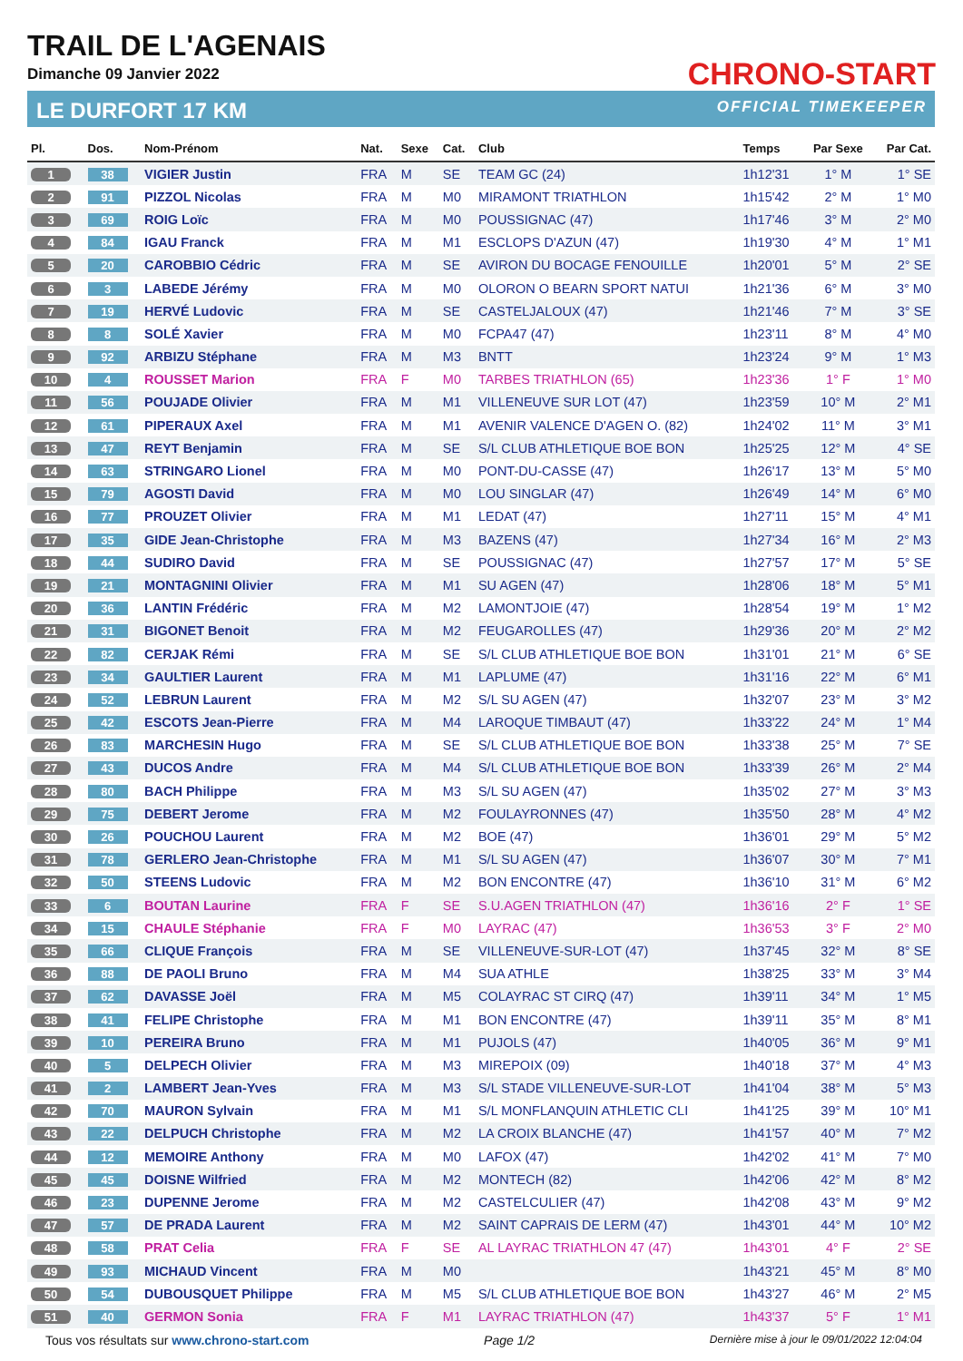TRAIL DE L'AGENAIS
Dimanche 09 Janvier 2022
LE DURFORT 17 KM
CHRONO-START
OFFICIAL TIMEKEEPER
| Pl. | Dos. | Nom-Prénom | Nat. | Sexe | Cat. | Club | Temps | Par Sexe | Par Cat. |
| --- | --- | --- | --- | --- | --- | --- | --- | --- | --- |
| 1 | 38 | VIGIER Justin | FRA | M | SE | TEAM GC (24) | 1h12'31 | 1° M | 1° SE |
| 2 | 91 | PIZZOL Nicolas | FRA | M | M0 | MIRAMONT TRIATHLON | 1h15'42 | 2° M | 1° M0 |
| 3 | 69 | ROIG Loïc | FRA | M | M0 | POUSSIGNAC (47) | 1h17'46 | 3° M | 2° M0 |
| 4 | 84 | IGAU Franck | FRA | M | M1 | ESCLOPS D'AZUN (47) | 1h19'30 | 4° M | 1° M1 |
| 5 | 20 | CAROBBIO Cédric | FRA | M | SE | AVIRON DU BOCAGE FENOUILLE | 1h20'01 | 5° M | 2° SE |
| 6 | 3 | LABEDE Jérémy | FRA | M | M0 | OLORON O BEARN SPORT NATUI | 1h21'36 | 6° M | 3° M0 |
| 7 | 19 | HERVÉ Ludovic | FRA | M | SE | CASTELJALOUX (47) | 1h21'46 | 7° M | 3° SE |
| 8 | 8 | SOLÉ Xavier | FRA | M | M0 | FCPA47 (47) | 1h23'11 | 8° M | 4° M0 |
| 9 | 92 | ARBIZU Stéphane | FRA | M | M3 | BNTT | 1h23'24 | 9° M | 1° M3 |
| 10 | 4 | ROUSSET Marion | FRA | F | M0 | TARBES TRIATHLON (65) | 1h23'36 | 1° F | 1° M0 |
| 11 | 56 | POUJADE Olivier | FRA | M | M1 | VILLENEUVE SUR LOT (47) | 1h23'59 | 10° M | 2° M1 |
| 12 | 61 | PIPERAUX Axel | FRA | M | M1 | AVENIR VALENCE D'AGEN O. (82) | 1h24'02 | 11° M | 3° M1 |
| 13 | 47 | REYT Benjamin | FRA | M | SE | S/L CLUB ATHLETIQUE BOE BON | 1h25'25 | 12° M | 4° SE |
| 14 | 63 | STRINGARO Lionel | FRA | M | M0 | PONT-DU-CASSE (47) | 1h26'17 | 13° M | 5° M0 |
| 15 | 79 | AGOSTI David | FRA | M | M0 | LOU SINGLAR (47) | 1h26'49 | 14° M | 6° M0 |
| 16 | 77 | PROUZET Olivier | FRA | M | M1 | LEDAT (47) | 1h27'11 | 15° M | 4° M1 |
| 17 | 35 | GIDE Jean-Christophe | FRA | M | M3 | BAZENS (47) | 1h27'34 | 16° M | 2° M3 |
| 18 | 44 | SUDIRO David | FRA | M | SE | POUSSIGNAC (47) | 1h27'57 | 17° M | 5° SE |
| 19 | 21 | MONTAGNINI Olivier | FRA | M | M1 | SU AGEN (47) | 1h28'06 | 18° M | 5° M1 |
| 20 | 36 | LANTIN Frédéric | FRA | M | M2 | LAMONTJOIE (47) | 1h28'54 | 19° M | 1° M2 |
| 21 | 31 | BIGONET Benoit | FRA | M | M2 | FEUGAROLLES (47) | 1h29'36 | 20° M | 2° M2 |
| 22 | 82 | CERJAK Rémi | FRA | M | SE | S/L CLUB ATHLETIQUE BOE BON | 1h31'01 | 21° M | 6° SE |
| 23 | 34 | GAULTIER Laurent | FRA | M | M1 | LAPLUME (47) | 1h31'16 | 22° M | 6° M1 |
| 24 | 52 | LEBRUN Laurent | FRA | M | M2 | S/L SU AGEN (47) | 1h32'07 | 23° M | 3° M2 |
| 25 | 42 | ESCOTS Jean-Pierre | FRA | M | M4 | LAROQUE TIMBAUT (47) | 1h33'22 | 24° M | 1° M4 |
| 26 | 83 | MARCHESIN Hugo | FRA | M | SE | S/L CLUB ATHLETIQUE BOE BON | 1h33'38 | 25° M | 7° SE |
| 27 | 43 | DUCOS Andre | FRA | M | M4 | S/L CLUB ATHLETIQUE BOE BON | 1h33'39 | 26° M | 2° M4 |
| 28 | 80 | BACH Philippe | FRA | M | M3 | S/L SU AGEN (47) | 1h35'02 | 27° M | 3° M3 |
| 29 | 75 | DEBERT Jerome | FRA | M | M2 | FOULAYRONNES (47) | 1h35'50 | 28° M | 4° M2 |
| 30 | 26 | POUCHOU Laurent | FRA | M | M2 | BOE (47) | 1h36'01 | 29° M | 5° M2 |
| 31 | 78 | GERLERO Jean-Christophe | FRA | M | M1 | S/L SU AGEN (47) | 1h36'07 | 30° M | 7° M1 |
| 32 | 50 | STEENS Ludovic | FRA | M | M2 | BON ENCONTRE (47) | 1h36'10 | 31° M | 6° M2 |
| 33 | 6 | BOUTAN Laurine | FRA | F | SE | S.U.AGEN TRIATHLON (47) | 1h36'16 | 2° F | 1° SE |
| 34 | 15 | CHAULE Stéphanie | FRA | F | M0 | LAYRAC (47) | 1h36'53 | 3° F | 2° M0 |
| 35 | 66 | CLIQUE François | FRA | M | SE | VILLENEUVE-SUR-LOT (47) | 1h37'45 | 32° M | 8° SE |
| 36 | 88 | DE PAOLI Bruno | FRA | M | M4 | SUA ATHLE | 1h38'25 | 33° M | 3° M4 |
| 37 | 62 | DAVASSE Joël | FRA | M | M5 | COLAYRAC ST CIRQ (47) | 1h39'11 | 34° M | 1° M5 |
| 38 | 41 | FELIPE Christophe | FRA | M | M1 | BON ENCONTRE (47) | 1h39'11 | 35° M | 8° M1 |
| 39 | 10 | PEREIRA Bruno | FRA | M | M1 | PUJOLS (47) | 1h40'05 | 36° M | 9° M1 |
| 40 | 5 | DELPECH Olivier | FRA | M | M3 | MIREPOIX (09) | 1h40'18 | 37° M | 4° M3 |
| 41 | 2 | LAMBERT Jean-Yves | FRA | M | M3 | S/L STADE VILLENEUVE-SUR-LOT | 1h41'04 | 38° M | 5° M3 |
| 42 | 70 | MAURON Sylvain | FRA | M | M1 | S/L MONFLANQUIN ATHLETIC CLI | 1h41'25 | 39° M | 10° M1 |
| 43 | 22 | DELPUCH Christophe | FRA | M | M2 | LA CROIX BLANCHE (47) | 1h41'57 | 40° M | 7° M2 |
| 44 | 12 | MEMOIRE Anthony | FRA | M | M0 | LAFOX (47) | 1h42'02 | 41° M | 7° M0 |
| 45 | 45 | DOISNE Wilfried | FRA | M | M2 | MONTECH (82) | 1h42'06 | 42° M | 8° M2 |
| 46 | 23 | DUPENNE Jerome | FRA | M | M2 | CASTELCULIER (47) | 1h42'08 | 43° M | 9° M2 |
| 47 | 57 | DE PRADA Laurent | FRA | M | M2 | SAINT CAPRAIS DE LERM (47) | 1h43'01 | 44° M | 10° M2 |
| 48 | 58 | PRAT Celia | FRA | F | SE | AL LAYRAC TRIATHLON 47 (47) | 1h43'01 | 4° F | 2° SE |
| 49 | 93 | MICHAUD Vincent | FRA | M | M0 | | 1h43'21 | 45° M | 8° M0 |
| 50 | 54 | DUBOUSQUET Philippe | FRA | M | M5 | S/L CLUB ATHLETIQUE BOE BON | 1h43'27 | 46° M | 2° M5 |
| 51 | 40 | GERMON Sonia | FRA | F | M1 | LAYRAC TRIATHLON (47) | 1h43'37 | 5° F | 1° M1 |
Tous vos résultats sur www.chrono-start.com Page 1/2 Dernière mise à jour le 09/01/2022 12:04:04